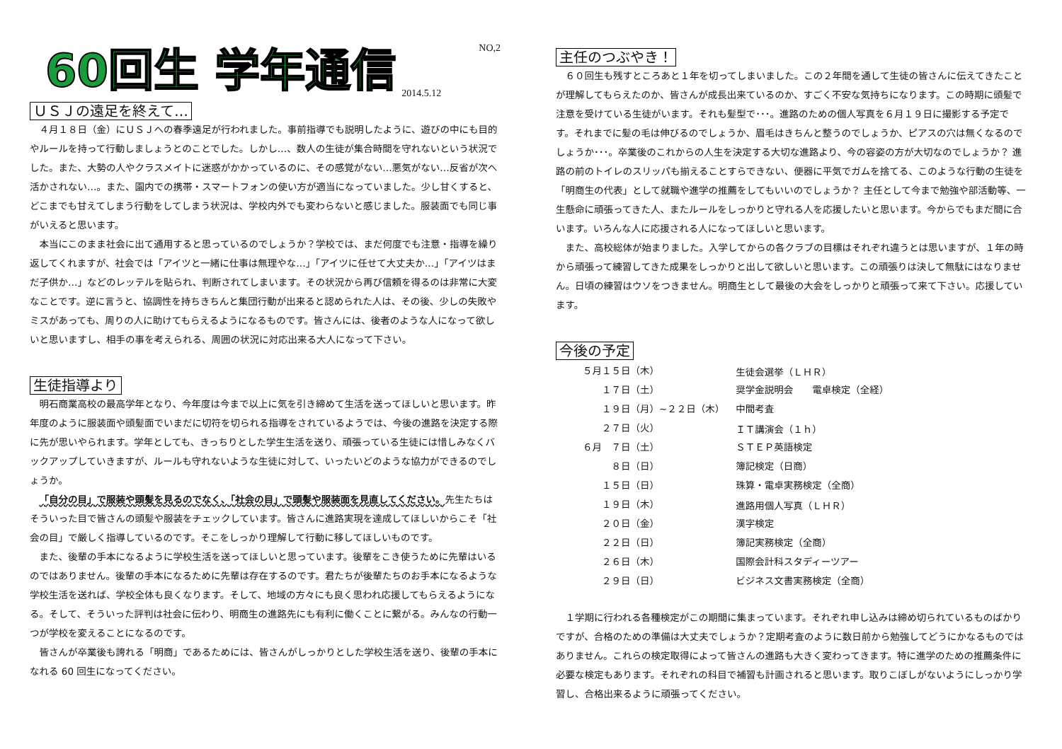60回生 学年通信 2014.5.12
NO,2
ＵＳＪの遠足を終えて…
４月１８日（金）にＵＳＪへの春季遠足が行われました。事前指導でも説明したように、遊びの中にも目的やルールを持って行動しましょうとのことでした。しかし…、数人の生徒が集合時間を守れないという状況でした。また、大勢の人やクラスメイトに迷惑がかかっているのに、その感覚がない…悪気がない…反省が次へ活かされない…。また、園内での携帯・スマートフォンの使い方が適当になっていました。少し甘くすると、どこまでも甘えてしまう行動をしてしまう状況は、学校内外でも変わらないと感じました。服装面でも同じ事がいえると思います。
本当にこのまま社会に出て通用すると思っているのでしょうか？学校では、まだ何度でも注意・指導を繰り返してくれますが、社会では「アイツと一緒に仕事は無理やな…」「アイツに任せて大丈夫か…」「アイツはまだ子供か…」などのレッテルを貼られ、判断されてしまいます。その状況から再び信頼を得るのは非常に大変なことです。逆に言うと、協調性を持ちきちんと集団行動が出来ると認められた人は、その後、少しの失敗やミスがあっても、周りの人に助けてもらえるようになるものです。皆さんには、後者のような人になって欲しいと思いますし、相手の事を考えられる、周囲の状況に対応出来る大人になって下さい。
生徒指導より
明石商業高校の最高学年となり、今年度は今まで以上に気を引き締めて生活を送ってほしいと思います。昨年度のように服装面や頭髪面でいまだに切符を切られる指導をされているようでは、今後の進路を決定する際に先が思いやられます。学年としても、きっちりとした学生生活を送り、頑張っている生徒には惜しみなくバックアップしていきますが、ルールも守れないような生徒に対して、いったいどのような協力ができるのでしょうか。
「自分の目」で服装や頭髪を見るのでなく、「社会の目」で頭髪や服装面を見直してください。先生たちはそういった目で皆さんの頭髪や服装をチェックしています。皆さんに進路実現を達成してほしいからこそ「社会の目」で厳しく指導しているのです。そこをしっかり理解して行動に移してほしいものです。
また、後輩の手本になるように学校生活を送ってほしいと思っています。後輩をこき使うために先輩はいるのではありません。後輩の手本になるために先輩は存在するのです。君たちが後輩たちのお手本になるような学校生活を送れば、学校全体も良くなります。そして、地域の方々にも良く思われ応援してもらえるようになる。そして、そういった評判は社会に伝わり、明商生の進路先にも有利に働くことに繋がる。みんなの行動一つが学校を変えることになるのです。
皆さんが卒業後も誇れる「明商」であるためには、皆さんがしっかりとした学校生活を送り、後輩の手本になれる 60 回生になってください。
主任のつぶやき！
６０回生も残すところあと１年を切ってしまいました。この２年間を通して生徒の皆さんに伝えてきたことが理解してもらえたのか、皆さんが成長出来ているのか、すごく不安な気持ちになります。この時期に頭髪で注意を受けている生徒がいます。それも髪型で･･･。進路のための個人写真を６月１９日に撮影する予定です。それまでに髪の毛は伸びるのでしょうか、眉毛はきちんと整うのでしょうか、ピアスの穴は無くなるのでしょうか･･･。卒業後のこれからの人生を決定する大切な進路より、今の容姿の方が大切なのでしょうか？ 進路の前のトイレのスリッパも揃えることすらできない、便器に平気でガムを捨てる、このような行動の生徒を「明商生の代表」として就職や進学の推薦をしてもいいのでしょうか？ 主任として今まで勉強や部活動等、一生懸命に頑張ってきた人、またルールをしっかりと守れる人を応援したいと思います。今からでもまだ間に合います。いろんな人に応援される人になってほしいと思います。
また、高校総体が始まりました。入学してからの各クラブの目標はそれぞれ違うとは思いますが、１年の時から頑張って練習してきた成果をしっかりと出して欲しいと思います。この頑張りは決して無駄にはなりません。日頃の練習はウソをつきません。明商生として最後の大会をしっかりと頑張って来て下さい。応援しています。
今後の予定
| ５月１５日（木） | 生徒会選挙（ＬＨＲ） |
| １７日（土） | 奨学金説明会 電卓検定（全経） |
| １９日（月）~２２日（木） | 中間考査 |
| ２７日（火） | ＩＴ講演会（１ｈ） |
| ６月 ７日（土） | ＳＴＥＰ英語検定 |
| ８日（日） | 簿記検定（日商） |
| １５日（日） | 珠算・電卓実務検定（全商） |
| １９日（木） | 進路用個人写真（ＬＨＲ） |
| ２０日（金） | 漢字検定 |
| ２２日（日） | 簿記実務検定（全商） |
| ２６日（木） | 国際会計科スタディーツアー |
| ２９日（日） | ビジネス文書実務検定（全商） |
１学期に行われる各種検定がこの期間に集まっています。それぞれ申し込みは締め切られているものばかりですが、合格のための準備は大丈夫でしょうか？定期考査のように数日前から勉強してどうにかなるものではありません。これらの検定取得によって皆さんの進路も大きく変わってきます。特に進学のための推薦条件に必要な検定もあります。それぞれの科目で補習も計画されると思います。取りこぼしがないようにしっかり学習し、合格出来るように頑張ってください。